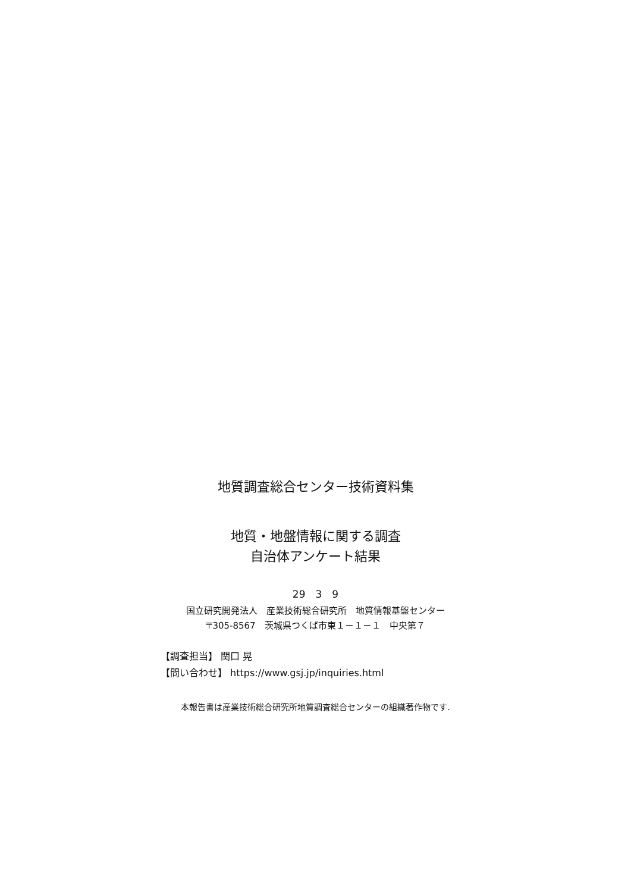地質調査総合センター技術資料集
地質・地盤情報に関する調査
自治体アンケート結果
29　3　9
国立研究開発法人　産業技術総合研究所　地質情報基盤センター
〒305-8567　茨城県つくば市東１－１－１　中央第７
【調査担当】 関口 晃
【問い合わせ】 https://www.gsj.jp/inquiries.html
本報告書は産業技術総合研究所地質調査総合センターの組織著作物です.